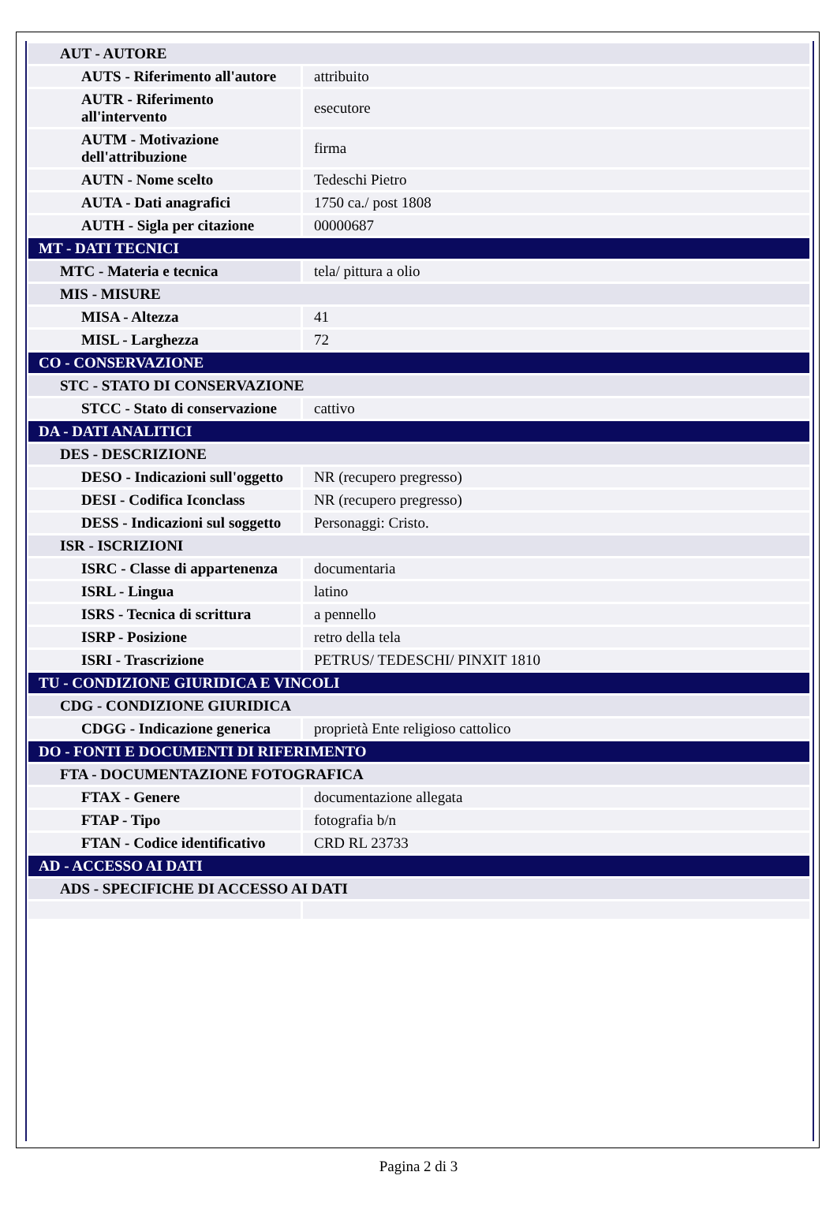| AUT - AUTORE | |
| AUTS - Riferimento all'autore | attribuito |
| AUTR - Riferimento all'intervento | esecutore |
| AUTM - Motivazione dell'attribuzione | firma |
| AUTN - Nome scelto | Tedeschi Pietro |
| AUTA - Dati anagrafici | 1750 ca./ post 1808 |
| AUTH - Sigla per citazione | 00000687 |
| MT - DATI TECNICI | |
| MTC - Materia e tecnica | tela/ pittura a olio |
| MIS - MISURE | |
| MISA - Altezza | 41 |
| MISL - Larghezza | 72 |
| CO - CONSERVAZIONE | |
| STC - STATO DI CONSERVAZIONE | |
| STCC - Stato di conservazione | cattivo |
| DA - DATI ANALITICI | |
| DES - DESCRIZIONE | |
| DESO - Indicazioni sull'oggetto | NR (recupero pregresso) |
| DESI - Codifica Iconclass | NR (recupero pregresso) |
| DESS - Indicazioni sul soggetto | Personaggi: Cristo. |
| ISR - ISCRIZIONI | |
| ISRC - Classe di appartenenza | documentaria |
| ISRL - Lingua | latino |
| ISRS - Tecnica di scrittura | a pennello |
| ISRP - Posizione | retro della tela |
| ISRI - Trascrizione | PETRUS/ TEDESCHI/ PINXIT 1810 |
| TU - CONDIZIONE GIURIDICA E VINCOLI | |
| CDG - CONDIZIONE GIURIDICA | |
| CDGG - Indicazione generica | proprietà Ente religioso cattolico |
| DO - FONTI E DOCUMENTI DI RIFERIMENTO | |
| FTA - DOCUMENTAZIONE FOTOGRAFICA | |
| FTAX - Genere | documentazione allegata |
| FTAP - Tipo | fotografia b/n |
| FTAN - Codice identificativo | CRD RL 23733 |
| AD - ACCESSO AI DATI | |
| ADS - SPECIFICHE DI ACCESSO AI DATI | |
Pagina 2 di 3